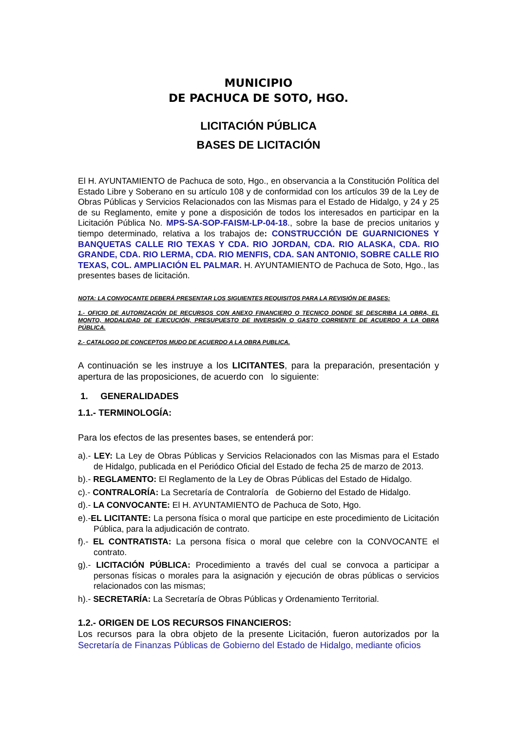MUNICIPIO
DE PACHUCA DE SOTO, HGO.
LICITACIÓN PÚBLICA
BASES DE LICITACIÓN
El H. AYUNTAMIENTO de Pachuca de soto, Hgo., en observancia a la Constitución Política del Estado Libre y Soberano en su artículo 108 y de conformidad con los artículos 39 de la Ley de Obras Públicas y Servicios Relacionados con las Mismas para el Estado de Hidalgo, y 24 y 25 de su Reglamento, emite y pone a disposición de todos los interesados en participar en la Licitación Pública No. MPS-SA-SOP-FAISM-LP-04-18., sobre la base de precios unitarios y tiempo determinado, relativa a los trabajos de: CONSTRUCCIÓN DE GUARNICIONES Y BANQUETAS CALLE RIO TEXAS Y CDA. RIO JORDAN, CDA. RIO ALASKA, CDA. RIO GRANDE, CDA. RIO LERMA, CDA. RIO MENFIS, CDA. SAN ANTONIO, SOBRE CALLE RIO TEXAS, COL. AMPLIACIÓN EL PALMAR. H. AYUNTAMIENTO de Pachuca de Soto, Hgo., las presentes bases de licitación.
NOTA: LA CONVOCANTE DEBERÁ PRESENTAR LOS SIGUIENTES REQUISITOS PARA LA REVISIÓN DE BASES:
1.- OFICIO DE AUTORIZACIÓN DE RECURSOS CON ANEXO FINANCIERO O TECNICO DONDE SE DESCRIBA LA OBRA, EL MONTO, MODALIDAD DE EJECUCIÓN, PRESUPUESTO DE INVERSIÓN O GASTO CORRIENTE DE ACUERDO A LA OBRA PÚBLICA.
2.- CATALOGO DE CONCEPTOS MUDO DE ACUERDO A LA OBRA PUBLICA.
A continuación se les instruye a los LICITANTES, para la preparación, presentación y apertura de las proposiciones, de acuerdo con lo siguiente:
1. GENERALIDADES
1.1.- TERMINOLOGÍA:
Para los efectos de las presentes bases, se entenderá por:
a).- LEY: La Ley de Obras Públicas y Servicios Relacionados con las Mismas para el Estado de Hidalgo, publicada en el Periódico Oficial del Estado de fecha 25 de marzo de 2013.
b).- REGLAMENTO: El Reglamento de la Ley de Obras Públicas del Estado de Hidalgo.
c).- CONTRALORÍA: La Secretaría de Contraloría de Gobierno del Estado de Hidalgo.
d).- LA CONVOCANTE: El H. AYUNTAMIENTO de Pachuca de Soto, Hgo.
e).-EL LICITANTE: La persona física o moral que participe en este procedimiento de Licitación Pública, para la adjudicación de contrato.
f).- EL CONTRATISTA: La persona física o moral que celebre con la CONVOCANTE el contrato.
g).- LICITACIÓN PÚBLICA: Procedimiento a través del cual se convoca a participar a personas físicas o morales para la asignación y ejecución de obras públicas o servicios relacionados con las mismas;
h).- SECRETARÍA: La Secretaría de Obras Públicas y Ordenamiento Territorial.
1.2.- ORIGEN DE LOS RECURSOS FINANCIEROS:
Los recursos para la obra objeto de la presente Licitación, fueron autorizados por la Secretaría de Finanzas Públicas de Gobierno del Estado de Hidalgo, mediante oficios